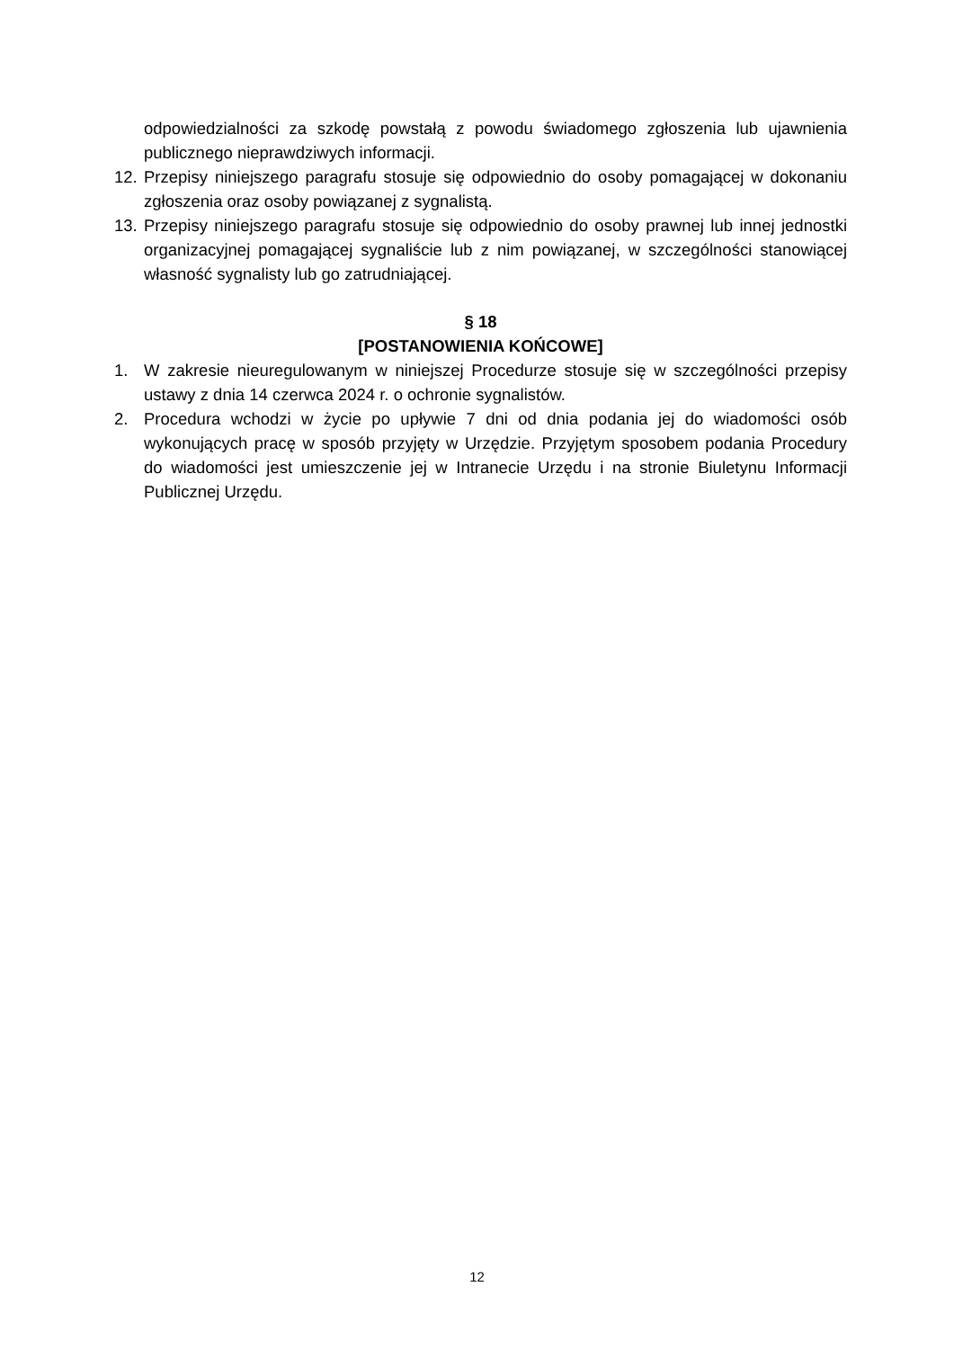odpowiedzialności za szkodę powstałą z powodu świadomego zgłoszenia lub ujawnienia publicznego nieprawdziwych informacji.
12. Przepisy niniejszego paragrafu stosuje się odpowiednio do osoby pomagającej w dokonaniu zgłoszenia oraz osoby powiązanej z sygnalistą.
13. Przepisy niniejszego paragrafu stosuje się odpowiednio do osoby prawnej lub innej jednostki organizacyjnej pomagającej sygnaliście lub z nim powiązanej, w szczególności stanowiącej własność sygnalisty lub go zatrudniającej.
§ 18
[POSTANOWIENIA KOŃCOWE]
1. W zakresie nieuregulowanym w niniejszej Procedurze stosuje się w szczególności przepisy ustawy z dnia 14 czerwca 2024 r. o ochronie sygnalistów.
2. Procedura wchodzi w życie po upływie 7 dni od dnia podania jej do wiadomości osób wykonujących pracę w sposób przyjęty w Urzędzie. Przyjętym sposobem podania Procedury do wiadomości jest umieszczenie jej w Intranecie Urzędu i na stronie Biuletynu Informacji Publicznej Urzędu.
12